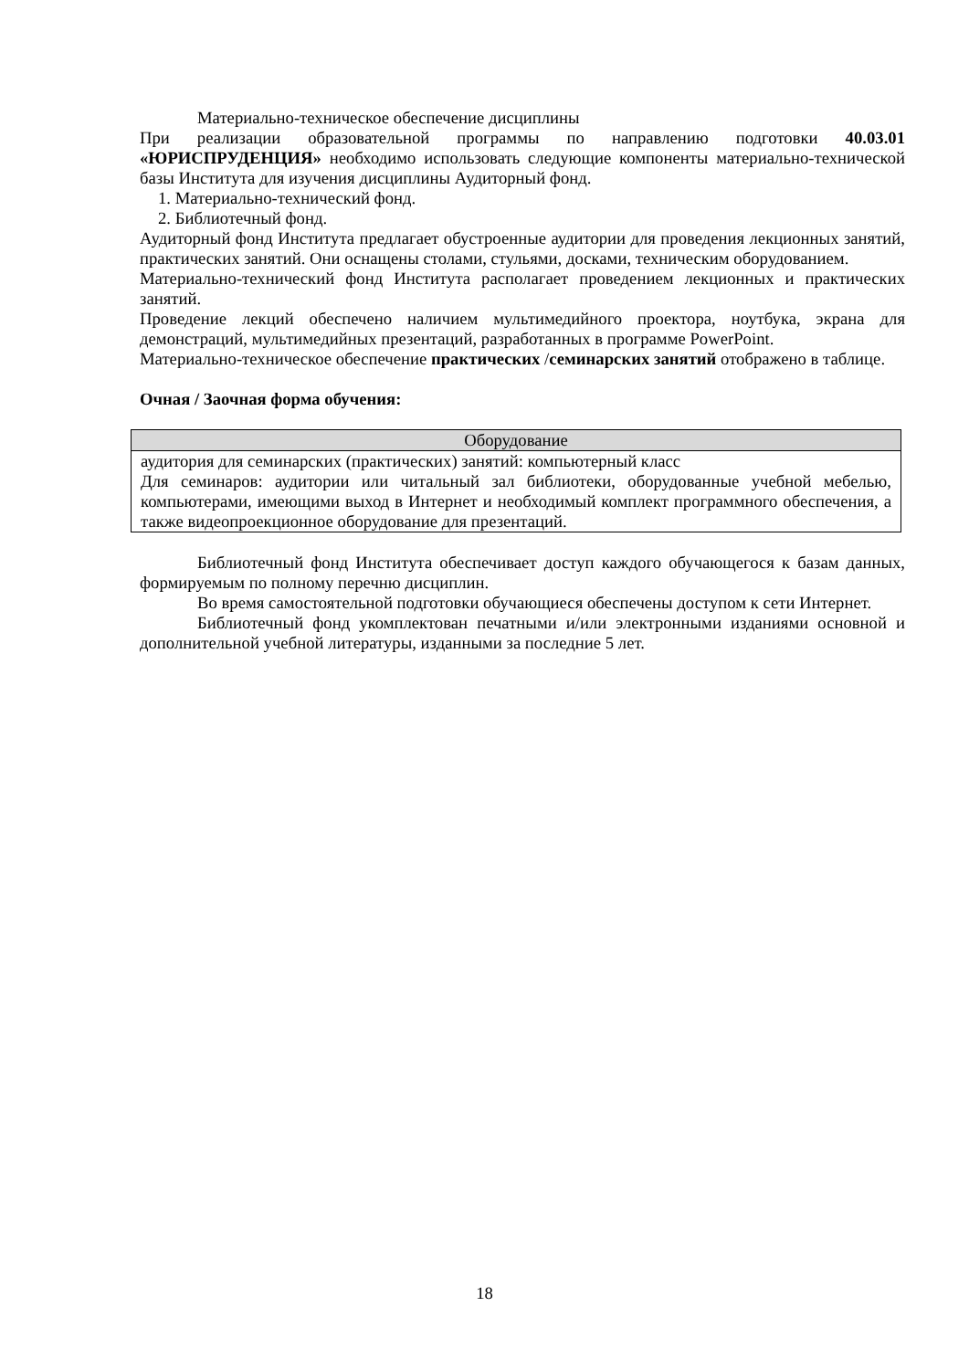Материально-техническое обеспечение дисциплины
При реализации образовательной программы по направлению подготовки 40.03.01 «ЮРИСПРУДЕНЦИЯ» необходимо использовать следующие компоненты материально-технической базы Института для изучения дисциплины Аудиторный фонд.
1. Материально-технический фонд.
2. Библиотечный фонд.
Аудиторный фонд Института предлагает обустроенные аудитории для проведения лекционных занятий, практических занятий. Они оснащены столами, стульями, досками, техническим оборудованием.
Материально-технический фонд Института располагает проведением лекционных и практических занятий.
Проведение лекций обеспечено наличием мультимедийного проектора, ноутбука, экрана для демонстраций, мультимедийных презентаций, разработанных в программе PowerPoint.
Материально-техническое обеспечение практических /семинарских занятий отображено в таблице.
Очная / Заочная форма обучения:
| Оборудование |
| --- |
| аудитория для семинарских (практических) занятий: компьютерный класс Для семинаров: аудитории или читальный зал библиотеки, оборудованные учебной мебелью, компьютерами, имеющими выход в Интернет и необходимый комплект программного обеспечения, а также видеопроекционное оборудование для презентаций. |
Библиотечный фонд Института обеспечивает доступ каждого обучающегося к базам данных, формируемым по полному перечню дисциплин.
Во время самостоятельной подготовки обучающиеся обеспечены доступом к сети Интернет.
Библиотечный фонд укомплектован печатными и/или электронными изданиями основной и дополнительной учебной литературы, изданными за последние 5 лет.
18